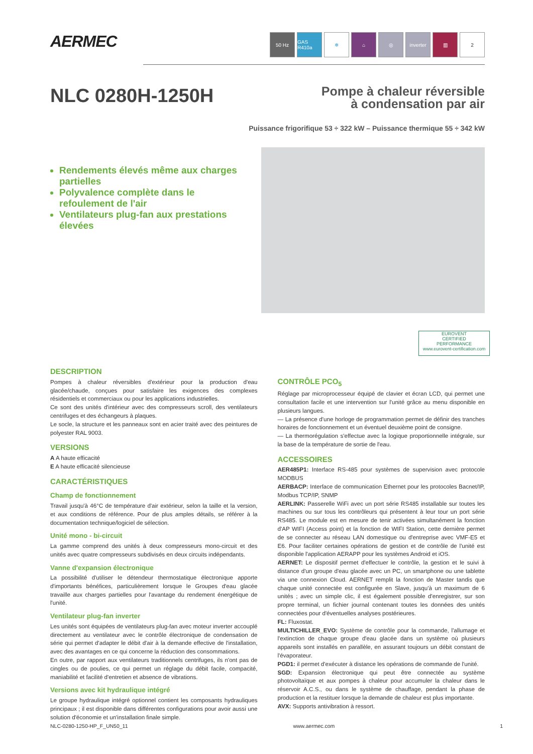AERMEC
50 Hz GAS R410a
❄ ⌂ ◎ inverter ▥ 2
NLC 0280H-1250H
Pompe à chaleur réversible
à condensation par air
Puissance frigorifique 53 ÷ 322 kW – Puissance thermique 55 ÷ 342 kW
Rendements élevés même aux charges partielles
Polyvalence complète dans le refoulement de l'air
Ventilateurs plug-fan aux prestations élevées
EUROVENT
CERTIFIED
PERFORMANCE
www.eurovent-certification.com
DESCRIPTION
Pompes à chaleur réversibles d'extérieur pour la production d'eau glacée/chaude, conçues pour satisfaire les exigences des complexes résidentiels et commerciaux ou pour les applications industrielles.
Ce sont des unités d'intérieur avec des compresseurs scroll, des ventilateurs centrifuges et des échangeurs à plaques.
Le socle, la structure et les panneaux sont en acier traité avec des peintures de polyester RAL 9003.
VERSIONS
A A haute efficacité
E A haute efficacité silencieuse
CARACTÉRISTIQUES
Champ de fonctionnement
Travail jusqu'à 46°C de température d'air extérieur, selon la taille et la version, et aux conditions de référence. Pour de plus amples détails, se référer à la documentation technique/logiciel de sélection.
Unité mono - bi-circuit
La gamme comprend des unités à deux compresseurs mono-circuit et des unités avec quatre compresseurs subdivisés en deux circuits indépendants.
Vanne d'expansion électronique
La possibilité d'utiliser le détendeur thermostatique électronique apporte d'importants bénéfices, particulièrement lorsque le Groupes d'eau glacée travaille aux charges partielles pour l'avantage du rendement énergétique de l'unité.
Ventilateur plug-fan inverter
Les unités sont équipées de ventilateurs plug-fan avec moteur inverter accouplé directement au ventilateur avec le contrôle électronique de condensation de série qui permet d'adapter le débit d'air à la demande effective de l'installation, avec des avantages en ce qui concerne la réduction des consommations.
En outre, par rapport aux ventilateurs traditionnels centrifuges, ils n'ont pas de cingles ou de poulies, ce qui permet un réglage du débit facile, compacité, maniabilité et facilité d'entretien et absence de vibrations.
Versions avec kit hydraulique intégré
Le groupe hydraulique intégré optionnel contient les composants hydrauliques principaux ; il est disponible dans différentes configurations pour avoir aussi une solution d'économie et un'installation finale simple.
CONTRÔLE PCO<sub>5</sub>
Réglage par microprocesseur équipé de clavier et écran LCD, qui permet une consultation facile et une intervention sur l'unité grâce au menu disponible en plusieurs langues.
— La présence d'une horloge de programmation permet de définir des tranches horaires de fonctionnement et un éventuel deuxième point de consigne.
— La thermorégulation s'effectue avec la logique proportionnelle intégrale, sur la base de la température de sortie de l'eau.
ACCESSOIRES
AER485P1: Interface RS-485 pour systèmes de supervision avec protocole MODBUS
AERBACP: Interface de communication Ethernet pour les protocoles Bacnet/IP, Modbus TCP/IP, SNMP
AERLINK: Passerelle WiFi avec un port série RS485 installable sur toutes les machines ou sur tous les contrôleurs qui présentent à leur tour un port série RS485. Le module est en mesure de tenir activées simultanément la fonction d'AP WIFI (Access point) et la fonction de WIFI Station, cette dernière permet de se connecter au réseau LAN domestique ou d'entreprise avec VMF-E5 et E6. Pour faciliter certaines opérations de gestion et de contrôle de l'unité est disponible l'application AERAPP pour les systèmes Android et iOS.
AERNET: Le dispositif permet d'effectuer le contrôle, la gestion et le suivi à distance d'un groupe d'eau glacée avec un PC, un smartphone ou une tablette via une connexion Cloud. AERNET remplit la fonction de Master tandis que chaque unité connectée est configurée en Slave, jusqu'à un maximum de 6 unités ; avec un simple clic, il est également possible d'enregistrer, sur son propre terminal, un fichier journal contenant toutes les données des unités connectées pour d'éventuelles analyses postérieures.
FL: Fluxostat.
MULTICHILLER_EVO: Système de contrôle pour la commande, l'allumage et l'extinction de chaque groupe d'eau glacée dans un système où plusieurs appareils sont installés en parallèle, en assurant toujours un débit constant de l'évaporateur.
PGD1: il permet d'exécuter à distance les opérations de commande de l'unité.
SGD: Expansion électronique qui peut être connectée au système photovoltaïque et aux pompes à chaleur pour accumuler la chaleur dans le réservoir A.C.S., ou dans le système de chauffage, pendant la phase de production et la restituer lorsque la demande de chaleur est plus importante.
AVX: Supports antivibration à ressort.
NLC-0280-1250-HP_F_UN50_11 www.aermec.com 1